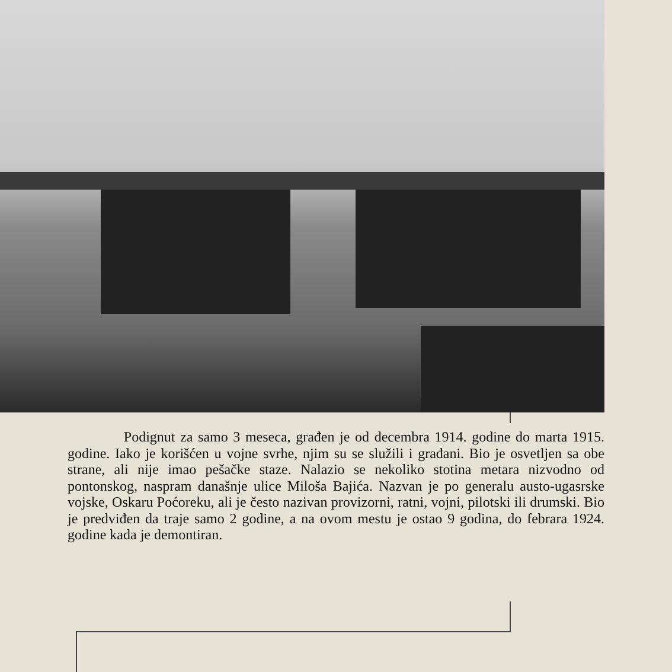Podignut za samo 3 meseca, građen je od decembra 1914. godine do marta 1915. godine. Iako je korišćen u vojne svrhe, njim su se služili i građani. Bio je osvetljen sa obe strane, ali nije imao pešačke staze. Nalazio se nekoliko stotina metara nizvodno od pontonskog, naspram današnje ulice Miloša Bajića. Nazvan je po generalu austo-ugasrske vojske, Oskaru Poćoreku, ali je često nazivan provizorni, ratni, vojni, pilotski ili drumski. Bio je predviđen da traje samo 2 godine, a na ovom mestu je ostao 9 godina, do febrara 1924. godine kada je demontiran.